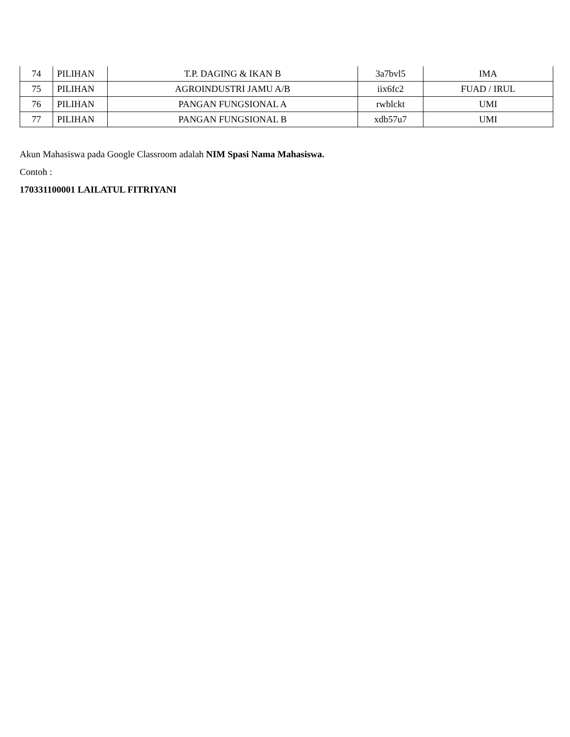| 74 | PILIHAN | T.P. DAGING & IKAN B | 3a7bvl5 | IMA |
| 75 | PILIHAN | AGROINDUSTRI JAMU A/B | iix6fc2 | FUAD / IRUL |
| 76 | PILIHAN | PANGAN FUNGSIONAL A | rwblckt | UMI |
| 77 | PILIHAN | PANGAN FUNGSIONAL B | xdb57u7 | UMI |
Akun Mahasiswa pada Google Classroom adalah NIM Spasi Nama Mahasiswa.
Contoh :
170331100001 LAILATUL FITRIYANI